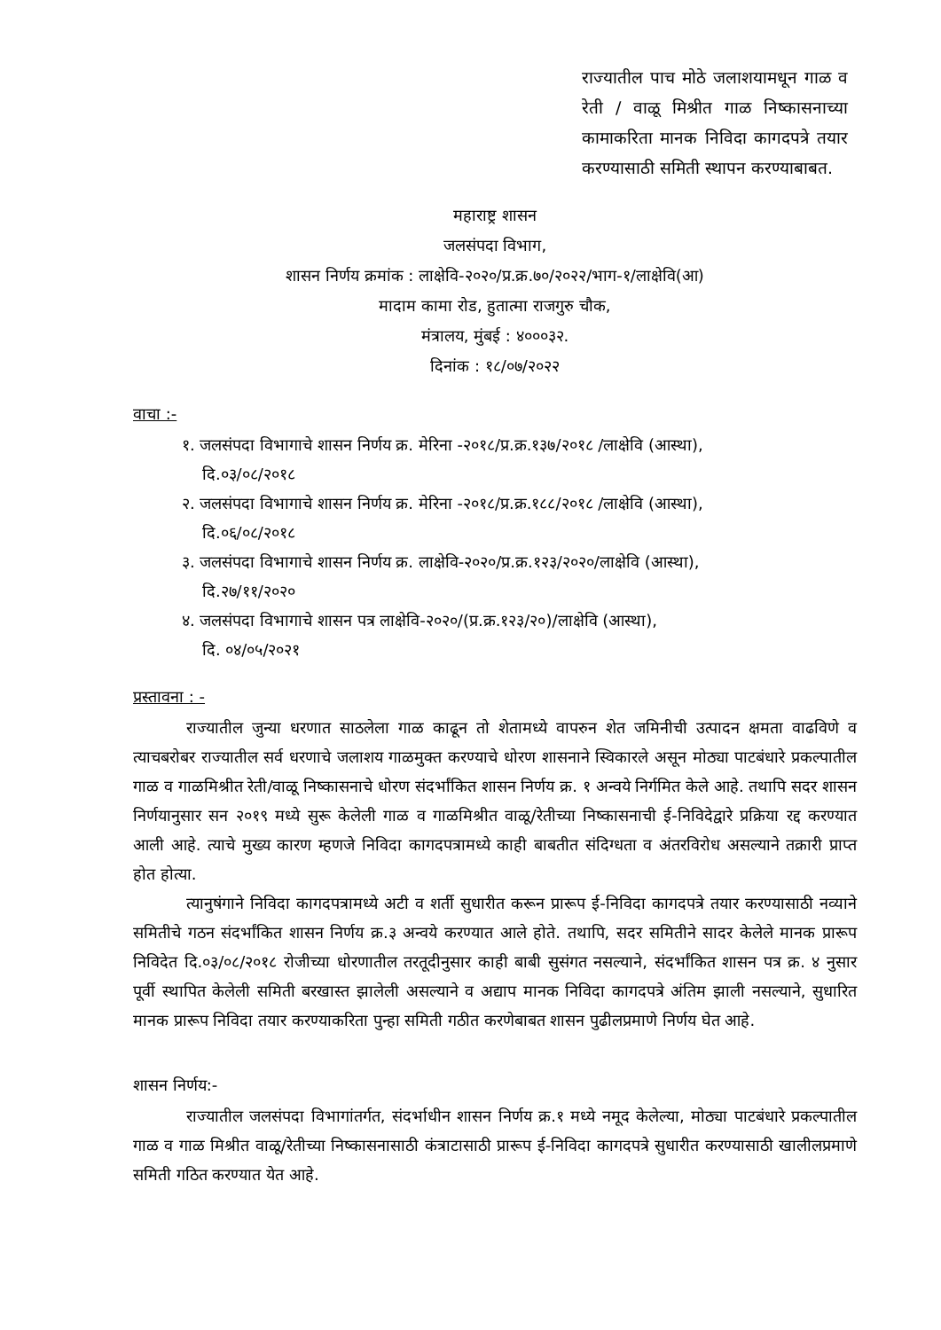राज्यातील पाच मोठे जलाशयामधून गाळ व रेती / वाळू मिश्रीत गाळ निष्कासनाच्या कामाकरिता मानक निविदा कागदपत्रे तयार करण्यासाठी समिती स्थापन करण्याबाबत.
महाराष्ट्र शासन
जलसंपदा विभाग,
शासन निर्णय क्रमांक : लाक्षेवि-२०२०/प्र.क्र.७०/२०२२/भाग-१/लाक्षेवि(आ)
मादाम कामा रोड, हुतात्मा राजगुरु चौक,
मंत्रालय, मुंबई : ४०००३२.
दिनांक : १८/०७/२०२२
वाचा :-
१. जलसंपदा विभागाचे शासन निर्णय क्र. मेरिना -२०१८/प्र.क्र.१३७/२०१८ /लाक्षेवि (आस्था),
दि.०३/०८/२०१८
२. जलसंपदा विभागाचे शासन निर्णय क्र. मेरिना -२०१८/प्र.क्र.१८८/२०१८ /लाक्षेवि (आस्था),
दि.०६/०८/२०१८
३. जलसंपदा विभागाचे शासन निर्णय क्र. लाक्षेवि-२०२०/प्र.क्र.१२३/२०२०/लाक्षेवि (आस्था),
दि.२७/११/२०२०
४. जलसंपदा विभागाचे शासन पत्र लाक्षेवि-२०२०/(प्र.क्र.१२३/२०)/लाक्षेवि (आस्था),
दि. ०४/०५/२०२१
प्रस्तावना : -
राज्यातील जुन्या धरणात साठलेला गाळ काढून तो शेतामध्ये वापरुन शेत जमिनीची उत्पादन क्षमता वाढविणे व त्याचबरोबर राज्यातील सर्व धरणाचे जलाशय गाळमुक्त करण्याचे धोरण शासनाने स्विकारले असून मोठ्या पाटबंधारे प्रकल्पातील गाळ व गाळमिश्रीत रेती/वाळू निष्कासनाचे धोरण संदर्भांकित शासन निर्णय क्र. १ अन्वये निर्गमित केले आहे. तथापि सदर शासन निर्णयानुसार सन २०१९ मध्ये सुरू केलेली गाळ व गाळमिश्रीत वाळू/रेतीच्या निष्कासनाची ई-निविदेद्वारे प्रक्रिया रद्द करण्यात आली आहे. त्याचे मुख्य कारण म्हणजे निविदा कागदपत्रामध्ये काही बाबतीत संदिग्धता व अंतरविरोध असल्याने तक्रारी प्राप्त होत होत्या.
त्यानुषंगाने निविदा कागदपत्रामध्ये अटी व शर्ती सुधारीत करून प्रारूप ई-निविदा कागदपत्रे तयार करण्यासाठी नव्याने समितीचे गठन संदर्भांकित शासन निर्णय क्र.३ अन्वये करण्यात आले होते. तथापि, सदर समितीने सादर केलेले मानक प्रारूप निविदेत दि.०३/०८/२०१८ रोजीच्या धोरणातील तरतूदीनुसार काही बाबी सुसंगत नसल्याने, संदर्भांकित शासन पत्र क्र. ४ नुसार पूर्वी स्थापित केलेली समिती बरखास्त झालेली असल्याने व अद्याप मानक निविदा कागदपत्रे अंतिम झाली नसल्याने, सुधारित मानक प्रारूप निविदा तयार करण्याकरिता पुन्हा समिती गठीत करणेबाबत शासन पुढीलप्रमाणे निर्णय घेत आहे.
शासन निर्णय:-
राज्यातील जलसंपदा विभागांतर्गत, संदर्भाधीन शासन निर्णय क्र.१ मध्ये नमूद केलेल्या, मोठ्या पाटबंधारे प्रकल्पातील गाळ व गाळ मिश्रीत वाळू/रेतीच्या निष्कासनासाठी कंत्राटासाठी प्रारूप ई-निविदा कागदपत्रे सुधारीत करण्यासाठी खालीलप्रमाणे समिती गठित करण्यात येत आहे.